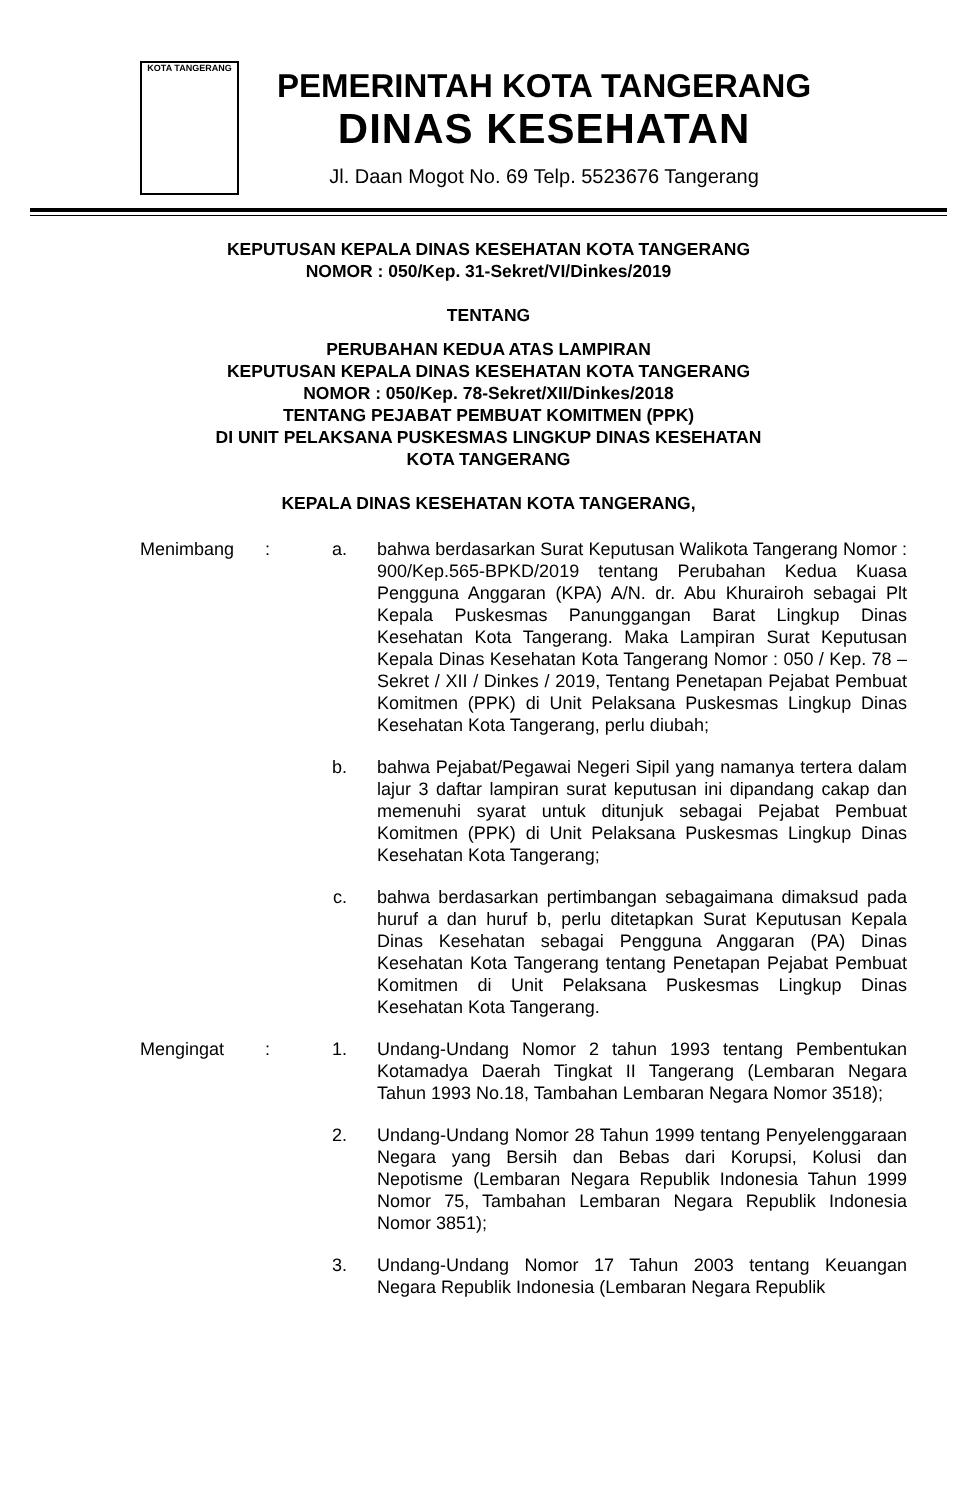KOTA TANGERANG
PEMERINTAH KOTA TANGERANG
DINAS KESEHATAN
Jl. Daan Mogot No. 69 Telp. 5523676 Tangerang
KEPUTUSAN KEPALA DINAS KESEHATAN KOTA TANGERANG
NOMOR : 050/Kep. 31-Sekret/VI/Dinkes/2019
TENTANG
PERUBAHAN KEDUA ATAS LAMPIRAN
KEPUTUSAN KEPALA DINAS KESEHATAN KOTA TANGERANG
NOMOR : 050/Kep. 78-Sekret/XII/Dinkes/2018
TENTANG PEJABAT PEMBUAT KOMITMEN (PPK)
DI UNIT PELAKSANA PUSKESMAS LINGKUP DINAS KESEHATAN
KOTA TANGERANG
KEPALA DINAS KESEHATAN KOTA TANGERANG,
| Menimbang | : | a. | bahwa berdasarkan Surat Keputusan Walikota Tangerang Nomor : 900/Kep.565-BPKD/2019 tentang Perubahan Kedua Kuasa Pengguna Anggaran (KPA) A/N. dr. Abu Khurairoh sebagai Plt Kepala Puskesmas Panunggangan Barat Lingkup Dinas Kesehatan Kota Tangerang. Maka Lampiran Surat Keputusan Kepala Dinas Kesehatan Kota Tangerang Nomor : 050 / Kep. 78 – Sekret / XII / Dinkes / 2019, Tentang Penetapan Pejabat Pembuat Komitmen (PPK) di Unit Pelaksana Puskesmas Lingkup Dinas Kesehatan Kota Tangerang, perlu diubah; |
| | | b. | bahwa Pejabat/Pegawai Negeri Sipil yang namanya tertera dalam lajur 3 daftar lampiran surat keputusan ini dipandang cakap dan memenuhi syarat untuk ditunjuk sebagai Pejabat Pembuat Komitmen (PPK) di Unit Pelaksana Puskesmas Lingkup Dinas Kesehatan Kota Tangerang; |
| | | c. | bahwa berdasarkan pertimbangan sebagaimana dimaksud pada huruf a dan huruf b, perlu ditetapkan Surat Keputusan Kepala Dinas Kesehatan sebagai Pengguna Anggaran (PA) Dinas Kesehatan Kota Tangerang tentang Penetapan Pejabat Pembuat Komitmen di Unit Pelaksana Puskesmas Lingkup Dinas Kesehatan Kota Tangerang. |
| Mengingat | : | 1. | Undang-Undang Nomor 2 tahun 1993 tentang Pembentukan Kotamadya Daerah Tingkat II Tangerang (Lembaran Negara Tahun 1993 No.18, Tambahan Lembaran Negara Nomor 3518); |
| | | 2. | Undang-Undang Nomor 28 Tahun 1999 tentang Penyelenggaraan Negara yang Bersih dan Bebas dari Korupsi, Kolusi dan Nepotisme (Lembaran Negara Republik Indonesia Tahun 1999 Nomor 75, Tambahan Lembaran Negara Republik Indonesia Nomor 3851); |
| | | 3. | Undang-Undang Nomor 17 Tahun 2003 tentang Keuangan Negara Republik Indonesia (Lembaran Negara Republik |